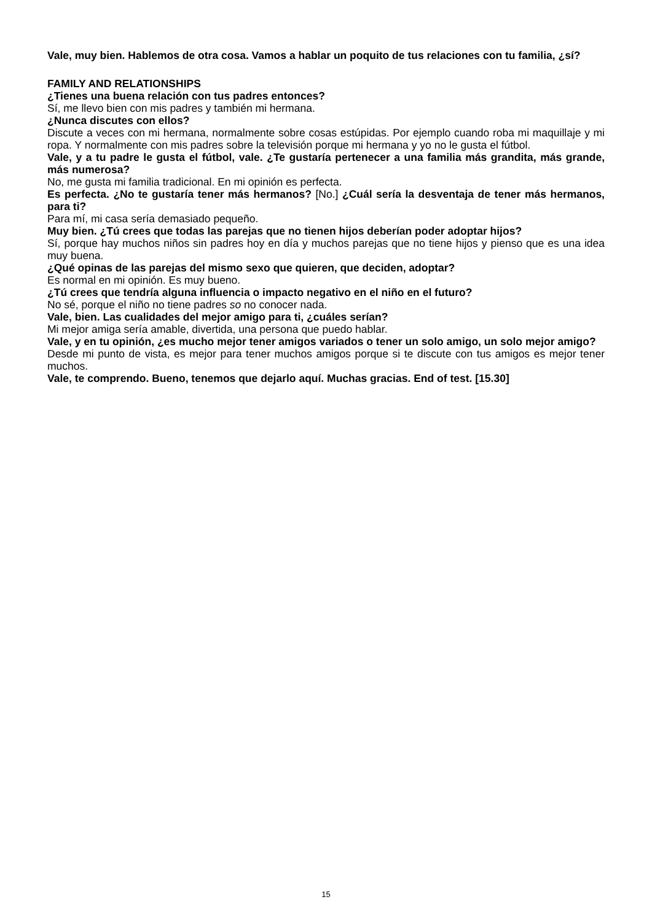Vale, muy bien. Hablemos de otra cosa. Vamos a hablar un poquito de tus relaciones con tu familia, ¿sí?
FAMILY AND RELATIONSHIPS
¿Tienes una buena relación con tus padres entonces?
Sí, me llevo bien con mis padres y también mi hermana.
¿Nunca discutes con ellos?
Discute a veces con mi hermana, normalmente sobre cosas estúpidas. Por ejemplo cuando roba mi maquillaje y mi ropa. Y normalmente con mis padres sobre la televisión porque mi hermana y yo no le gusta el fútbol.
Vale, y a tu padre le gusta el fútbol, vale. ¿Te gustaría pertenecer a una familia más grandita, más grande, más numerosa?
No, me gusta mi familia tradicional. En mi opinión es perfecta.
Es perfecta. ¿No te gustaría tener más hermanos? [No.] ¿Cuál sería la desventaja de tener más hermanos, para ti?
Para mí, mi casa sería demasiado pequeño.
Muy bien. ¿Tú crees que todas las parejas que no tienen hijos deberían poder adoptar hijos?
Sí, porque hay muchos niños sin padres hoy en día y muchos parejas que no tiene hijos y pienso que es una idea muy buena.
¿Qué opinas de las parejas del mismo sexo que quieren, que deciden, adoptar?
Es normal en mi opinión. Es muy bueno.
¿Tú crees que tendría alguna influencia o impacto negativo en el niño en el futuro?
No sé, porque el niño no tiene padres so no conocer nada.
Vale, bien. Las cualidades del mejor amigo para ti, ¿cuáles serían?
Mi mejor amiga sería amable, divertida, una persona que puedo hablar.
Vale, y en tu opinión, ¿es mucho mejor tener amigos variados o tener un solo amigo, un solo mejor amigo?
Desde mi punto de vista, es mejor para tener muchos amigos porque si te discute con tus amigos es mejor tener muchos.
Vale, te comprendo. Bueno, tenemos que dejarlo aquí. Muchas gracias. End of test. [15.30]
15